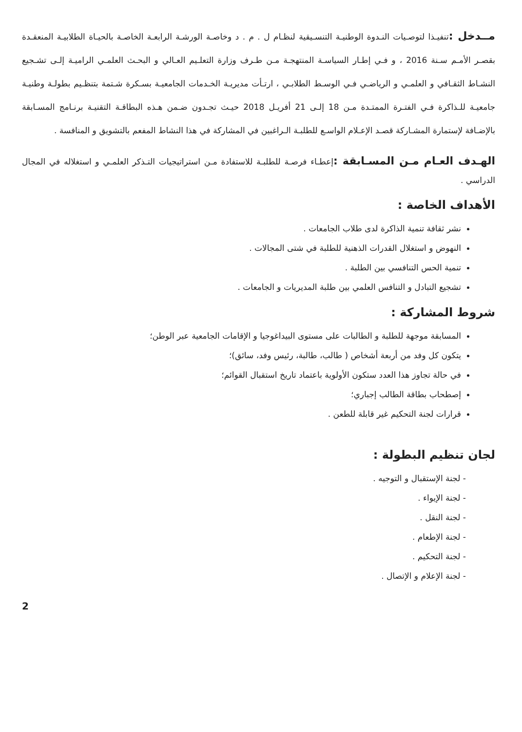مــدخل : تنفيـذا لتوصـيات النـدوة الوطنيـة التنسـيقية لنظـام ل . م . د وخاصـة الورشـة الرابعـة الخاصـة بالحيـاة الطلابيـة المنعقـدة بقصـر الأمـم سـنة 2016 ، و فـي إطـار السياسـة المنتهجـة مـن طـرف وزارة التعلـيم العـالي و البحـث العلمـي الراميـة إلـى تشـجيع النشـاط الثقـافي و العلمـي و الرياضـي فـي الوسـط الطلابـي ، ارتـأت مديريـة الخـدمات الجامعيـة بسـكرة شـتمة بتنظـيم بطولـة وطنيـة جامعيـة للـذاكرة فـي الفتـرة الممتـدة مـن 18 إلـى 21 أفريـل 2018 حيـث تجـدون ضـمن هـذه البطاقـة التقنيـة برنـامج المسـابقة بالإضـافة لإستمارة المشـاركة قصـد الإعـلام الواسـع للطلبـة الـراغبين في المشاركة في هذا النشاط المفعم بالتشويق و المنافسة .
الهـدف العـام مـن المسـابقة : إعطـاء فرصـة للطلبـة للاستفادة مـن استراتيجيات التـذكر العلمـي و استغلاله في المجال الدراسي .
الأهداف الخاصة :
نشر ثقافة تنمية الذاكرة لدى طلاب الجامعات .
النهوض و استغلال القدرات الذهنية للطلبة في شتى المجالات .
تنمية الحس التنافسي بين الطلبة .
تشجيع التبادل و التنافس العلمي بين طلبة المديريات و الجامعات .
شروط المشاركة :
المسابقة موجهة للطلبة و الطالبات على مستوى البيداغوجيا و الإقامات الجامعية عبر الوطن؛
يتكون كل وفد من أربعة أشخاص ( طالب، طالبة، رئيس وفد، سائق)؛
في حالة تجاوز هذا العدد ستكون الأولوية باعتماد تاريخ استقبال القوائم؛
إصطحاب بطاقة الطالب إجباري؛
قرارات لجنة التحكيم غير قابلة للطعن .
لجان تنظيم البطولة :
- لجنة الإستقبال و التوجيه .
- لجنة الإيواء .
- لجنة النقل .
- لجنة الإطعام .
- لجنة التحكيم .
- لجنة الإعلام و الإتصال .
2